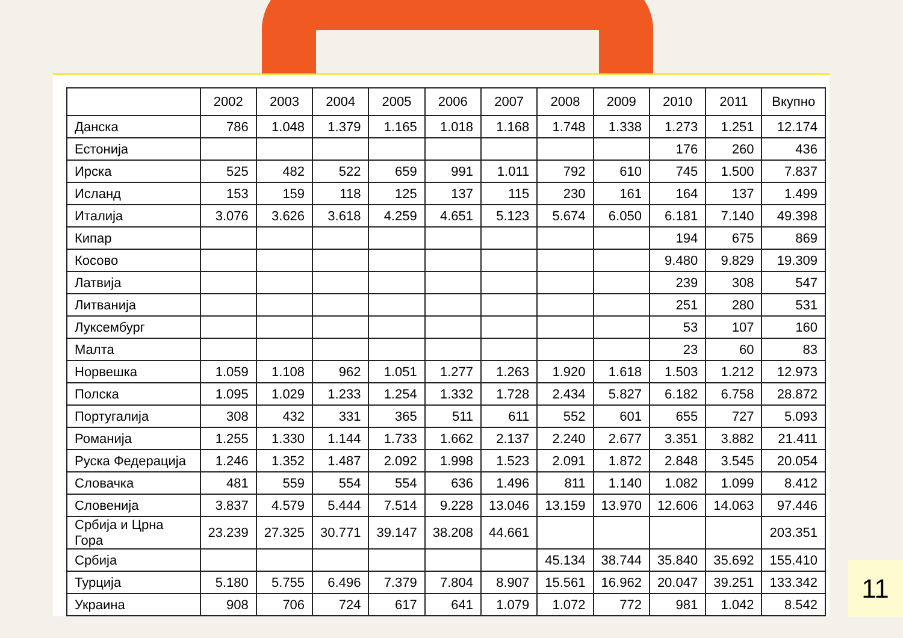| | 2002 | 2003 | 2004 | 2005 | 2006 | 2007 | 2008 | 2009 | 2010 | 2011 | Вкупно |
| --- | --- | --- | --- | --- | --- | --- | --- | --- | --- | --- | --- |
| Данска | 786 | 1.048 | 1.379 | 1.165 | 1.018 | 1.168 | 1.748 | 1.338 | 1.273 | 1.251 | 12.174 |
| Естонија | | | | | | | | | 176 | 260 | 436 |
| Ирска | 525 | 482 | 522 | 659 | 991 | 1.011 | 792 | 610 | 745 | 1.500 | 7.837 |
| Исланд | 153 | 159 | 118 | 125 | 137 | 115 | 230 | 161 | 164 | 137 | 1.499 |
| Италија | 3.076 | 3.626 | 3.618 | 4.259 | 4.651 | 5.123 | 5.674 | 6.050 | 6.181 | 7.140 | 49.398 |
| Кипар | | | | | | | | | 194 | 675 | 869 |
| Косово | | | | | | | | | 9.480 | 9.829 | 19.309 |
| Латвија | | | | | | | | | 239 | 308 | 547 |
| Литванија | | | | | | | | | 251 | 280 | 531 |
| Луксембург | | | | | | | | | 53 | 107 | 160 |
| Малта | | | | | | | | | 23 | 60 | 83 |
| Норвешка | 1.059 | 1.108 | 962 | 1.051 | 1.277 | 1.263 | 1.920 | 1.618 | 1.503 | 1.212 | 12.973 |
| Полска | 1.095 | 1.029 | 1.233 | 1.254 | 1.332 | 1.728 | 2.434 | 5.827 | 6.182 | 6.758 | 28.872 |
| Португалија | 308 | 432 | 331 | 365 | 511 | 611 | 552 | 601 | 655 | 727 | 5.093 |
| Романија | 1.255 | 1.330 | 1.144 | 1.733 | 1.662 | 2.137 | 2.240 | 2.677 | 3.351 | 3.882 | 21.411 |
| Руска Федерација | 1.246 | 1.352 | 1.487 | 2.092 | 1.998 | 1.523 | 2.091 | 1.872 | 2.848 | 3.545 | 20.054 |
| Словачка | 481 | 559 | 554 | 554 | 636 | 1.496 | 811 | 1.140 | 1.082 | 1.099 | 8.412 |
| Словенија | 3.837 | 4.579 | 5.444 | 7.514 | 9.228 | 13.046 | 13.159 | 13.970 | 12.606 | 14.063 | 97.446 |
| Србија и Црна Гора | 23.239 | 27.325 | 30.771 | 39.147 | 38.208 | 44.661 | | | | | 203.351 |
| Србија | | | | | | | 45.134 | 38.744 | 35.840 | 35.692 | 155.410 |
| Турција | 5.180 | 5.755 | 6.496 | 7.379 | 7.804 | 8.907 | 15.561 | 16.962 | 20.047 | 39.251 | 133.342 |
| Украина | 908 | 706 | 724 | 617 | 641 | 1.079 | 1.072 | 772 | 981 | 1.042 | 8.542 |
11